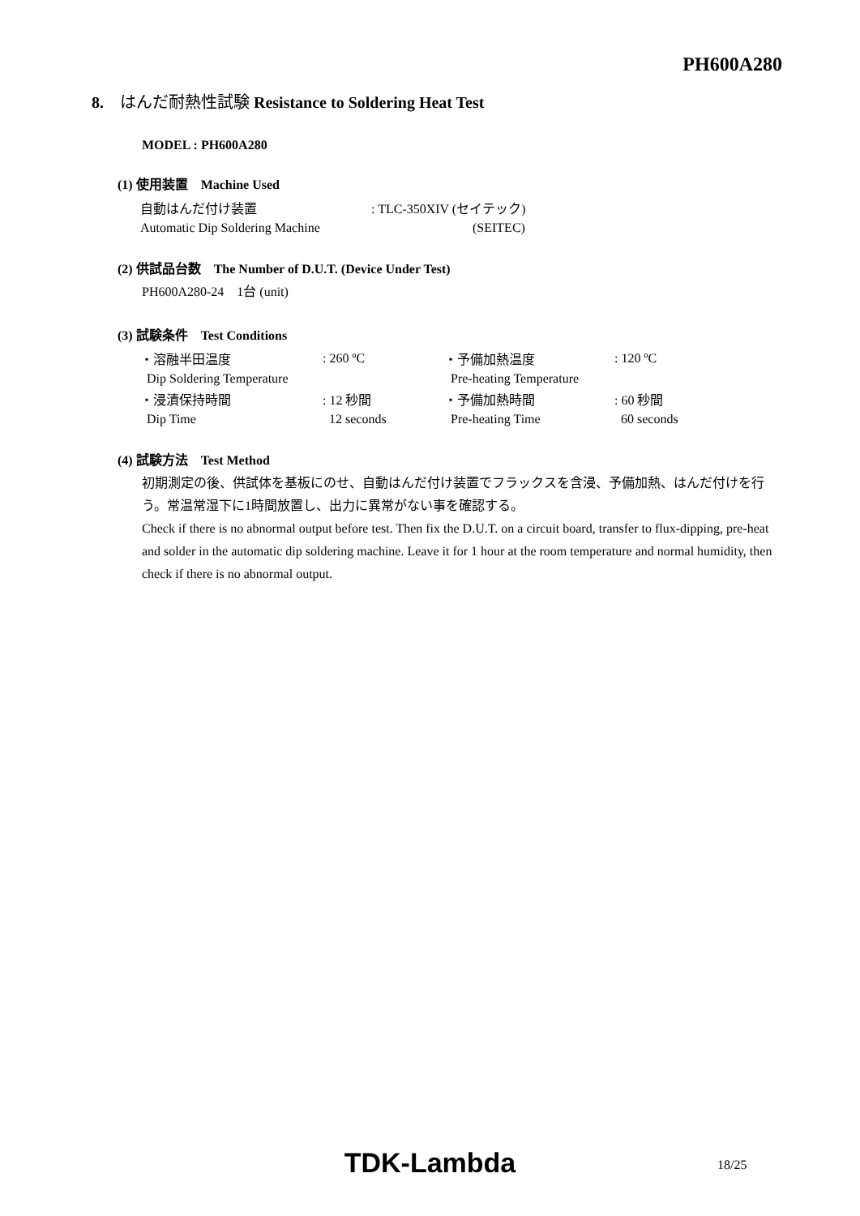PH600A280
8. はんだ耐熱性試験 Resistance to Soldering Heat Test
MODEL : PH600A280
(1) 使用装置　Machine Used
| 自動はんだ付け装置 | : TLC-350XIV (セイテック) |
| Automatic Dip Soldering Machine | (SEITEC) |
(2) 供試品台数　The Number of D.U.T. (Device Under Test)
PH600A280-24　1台 (unit)
(3) 試験条件　Test Conditions
| ・溶融半田温度 | : 260 ºC | ・予備加熱温度 | : 120 ºC |
| Dip Soldering Temperature | | Pre-heating Temperature | |
| ・浸漬保持時間 | : 12 秒間 | ・予備加熱時間 | : 60 秒間 |
| Dip Time | 12 seconds | Pre-heating Time | 60 seconds |
(4) 試験方法　Test Method
初期測定の後、供試体を基板にのせ、自動はんだ付け装置でフラックスを含浸、予備加熱、はんだ付けを行う。常温常湿下に1時間放置し、出力に異常がない事を確認する。
Check if there is no abnormal output before test. Then fix the D.U.T. on a circuit board, transfer to flux-dipping, pre-heat and solder in the automatic dip soldering machine. Leave it for 1 hour at the room temperature and normal humidity, then check if there is no abnormal output.
TDK-Lambda 18/25